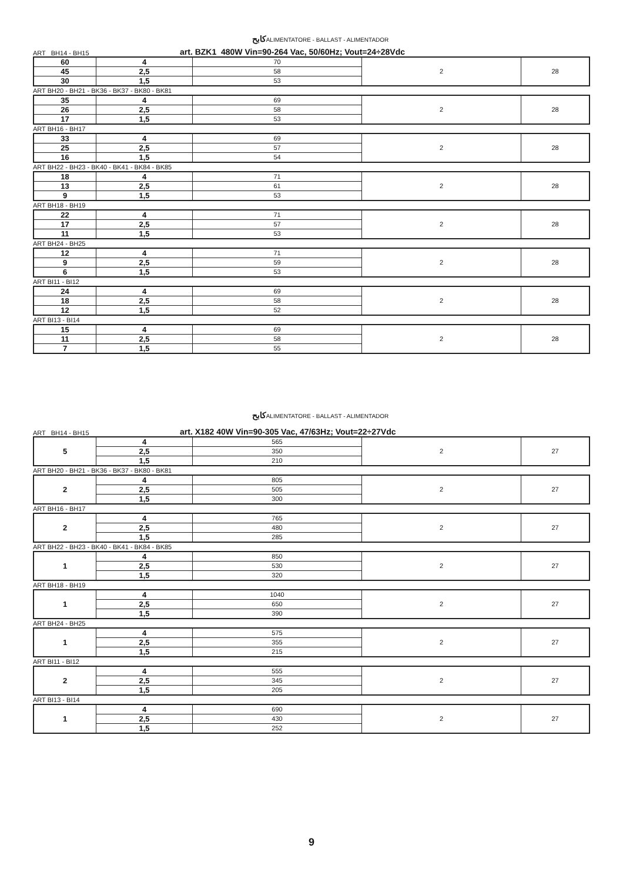كابحALIMENTATORE - BALLAST - ALIMENTADOR
ART BH14 - BH15 art. BZK1 480W Vin=90-264 Vac, 50/60Hz; Vout=24÷28Vdc
| 60 | 4 | 70 | 2 | 28 |
| 45 | 2,5 | 58 | | |
| 30 | 1,5 | 53 | | |
ART BH20 - BH21 - BK36 - BK37 - BK80 - BK81
| 35 | 4 | 69 | 2 | 28 |
| 26 | 2,5 | 58 | | |
| 17 | 1,5 | 53 | | |
ART BH16 - BH17
| 33 | 4 | 69 | 2 | 28 |
| 25 | 2,5 | 57 | | |
| 16 | 1,5 | 54 | | |
ART BH22 - BH23 - BK40 - BK41 - BK84 - BK85
| 18 | 4 | 71 | 2 | 28 |
| 13 | 2,5 | 61 | | |
| 9 | 1,5 | 53 | | |
ART BH18 - BH19
| 22 | 4 | 71 | 2 | 28 |
| 17 | 2,5 | 57 | | |
| 11 | 1,5 | 53 | | |
ART BH24 - BH25
| 12 | 4 | 71 | 2 | 28 |
| 9 | 2,5 | 59 | | |
| 6 | 1,5 | 53 | | |
ART BI11 - BI12
| 24 | 4 | 69 | 2 | 28 |
| 18 | 2,5 | 58 | | |
| 12 | 1,5 | 52 | | |
ART BI13 - BI14
| 15 | 4 | 69 | 2 | 28 |
| 11 | 2,5 | 58 | | |
| 7 | 1,5 | 55 | | |
كابحALIMENTATORE - BALLAST - ALIMENTADOR
ART BH14 - BH15 art. X182 40W Vin=90-305 Vac, 47/63Hz; Vout=22÷27Vdc
| 5 | 4 | 565 | 2 | 27 |
| | 2,5 | 350 | | |
| | 1,5 | 210 | | |
ART BH20 - BH21 - BK36 - BK37 - BK80 - BK81
| 2 | 4 | 805 | 2 | 27 |
| | 2,5 | 505 | | |
| | 1,5 | 300 | | |
ART BH16 - BH17
| 2 | 4 | 765 | 2 | 27 |
| | 2,5 | 480 | | |
| | 1,5 | 285 | | |
ART BH22 - BH23 - BK40 - BK41 - BK84 - BK85
| 1 | 4 | 850 | 2 | 27 |
| | 2,5 | 530 | | |
| | 1,5 | 320 | | |
ART BH18 - BH19
| 1 | 4 | 1040 | 2 | 27 |
| | 2,5 | 650 | | |
| | 1,5 | 390 | | |
ART BH24 - BH25
| 1 | 4 | 575 | 2 | 27 |
| | 2,5 | 355 | | |
| | 1,5 | 215 | | |
ART BI11 - BI12
| 2 | 4 | 555 | 2 | 27 |
| | 2,5 | 345 | | |
| | 1,5 | 205 | | |
ART BI13 - BI14
| 1 | 4 | 690 | 2 | 27 |
| | 2,5 | 430 | | |
| | 1,5 | 252 | | |
9